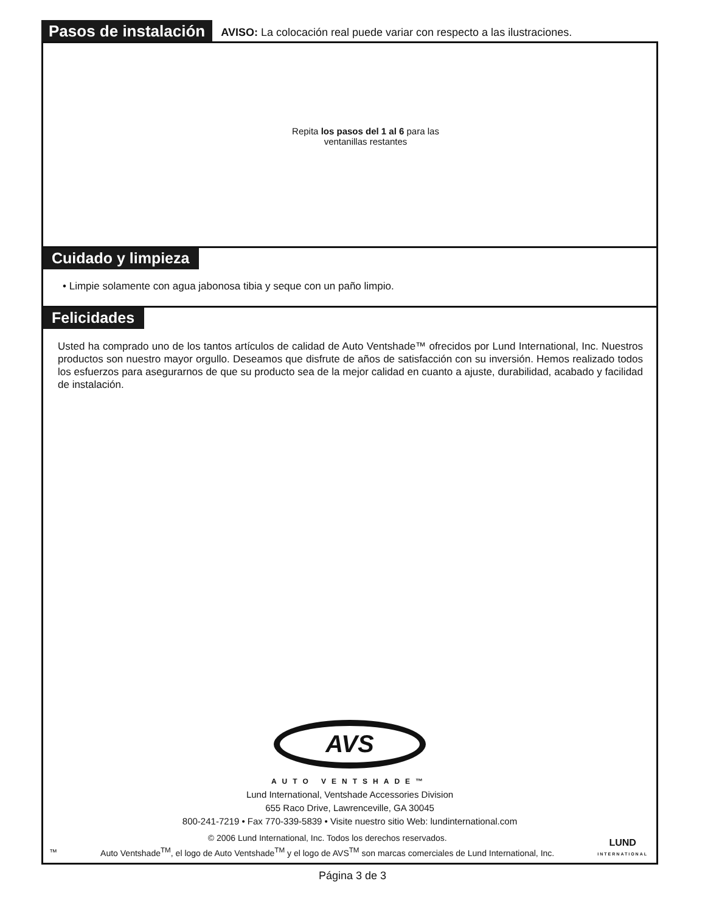Pasos de instalación
AVISO: La colocación real puede variar con respecto a las ilustraciones.
Repita los pasos del 1 al 6 para las
ventanillas restantes
Cuidado y limpieza
• Limpie solamente con agua jabonosa tibia y seque con un paño limpio.
Felicidades
Usted ha comprado uno de los tantos artículos de calidad de Auto Ventshade™ ofrecidos por Lund International, Inc. Nuestros productos son nuestro mayor orgullo. Deseamos que disfrute de años de satisfacción con su inversión. Hemos realizado todos los esfuerzos para asegurarnos de que su producto sea de la mejor calidad en cuanto a ajuste, durabilidad, acabado y facilidad de instalación.
AVS
AUTO VENTSHADE™
Lund International, Ventshade Accessories Division
655 Raco Drive, Lawrenceville, GA 30045
800-241-7219 • Fax 770-339-5839 • Visite nuestro sitio Web: lundinternational.com
™
© 2006 Lund International, Inc. Todos los derechos reservados.
Auto Ventshade<sup>TM</sup>, el logo de Auto Ventshade<sup>TM</sup> y el logo de AVS<sup>TM</sup> son marcas comerciales de Lund International, Inc.
LUND
INTERNATIONAL
Página 3 de 3